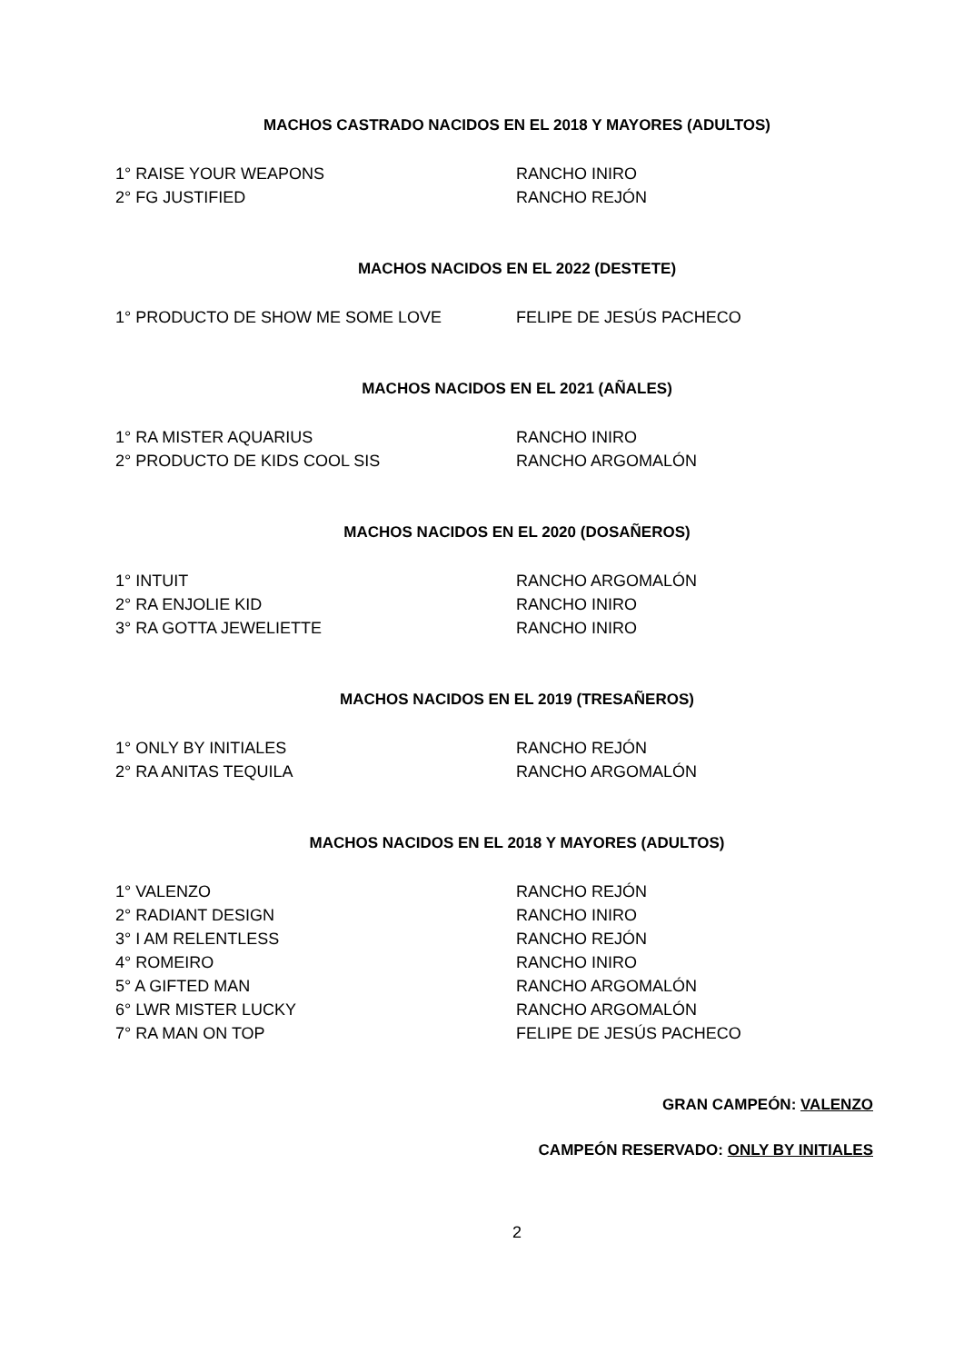MACHOS CASTRADO NACIDOS EN EL 2018 Y MAYORES (ADULTOS)
1° RAISE YOUR WEAPONS RANCHO INIRO
2° FG JUSTIFIED RANCHO REJÓN
MACHOS NACIDOS EN EL 2022 (DESTETE)
1° PRODUCTO DE SHOW ME SOME LOVE FELIPE DE JESÚS PACHECO
MACHOS NACIDOS EN EL 2021 (AÑALES)
1° RA MISTER AQUARIUS RANCHO INIRO
2° PRODUCTO DE KIDS COOL SIS RANCHO ARGOMALÓN
MACHOS NACIDOS EN EL 2020 (DOSAÑEROS)
1° INTUIT RANCHO ARGOMALÓN
2° RA ENJOLIE KID RANCHO INIRO
3° RA GOTTA JEWELIETTE RANCHO INIRO
MACHOS NACIDOS EN EL 2019 (TRESAÑEROS)
1° ONLY BY INITIALES RANCHO REJÓN
2° RA ANITAS TEQUILA RANCHO ARGOMALÓN
MACHOS NACIDOS EN EL 2018 Y MAYORES (ADULTOS)
1° VALENZO RANCHO REJÓN
2° RADIANT DESIGN RANCHO INIRO
3° I AM RELENTLESS RANCHO REJÓN
4° ROMEIRO RANCHO INIRO
5° A GIFTED MAN RANCHO ARGOMALÓN
6° LWR MISTER LUCKY RANCHO ARGOMALÓN
7° RA MAN ON TOP FELIPE DE JESÚS PACHECO
GRAN CAMPEÓN: VALENZO
CAMPEÓN RESERVADO: ONLY BY INITIALES
2